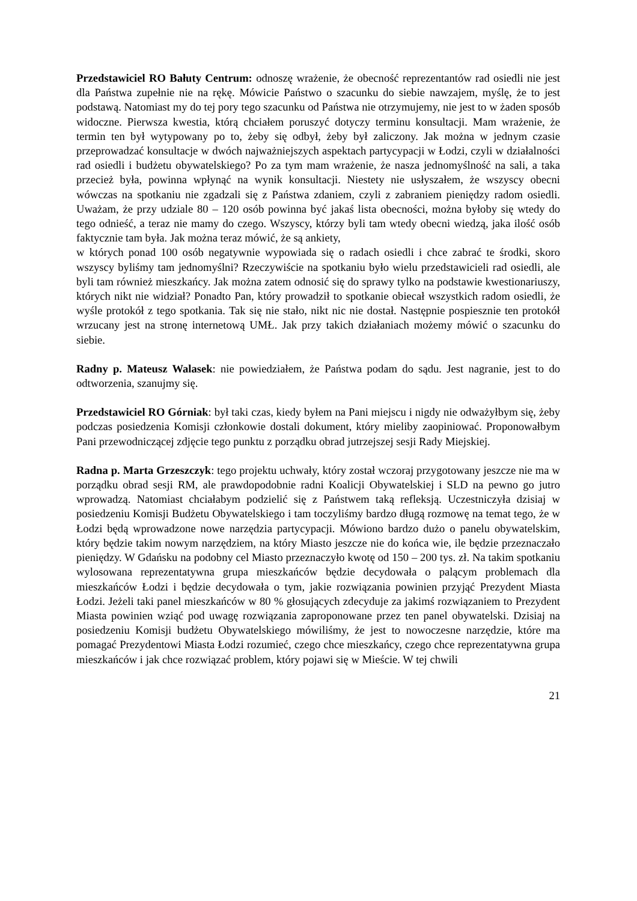Przedstawiciel RO Bałuty Centrum: odnoszę wrażenie, że obecność reprezentantów rad osiedli nie jest dla Państwa zupełnie nie na rękę. Mówicie Państwo o szacunku do siebie nawzajem, myślę, że to jest podstawą. Natomiast my do tej pory tego szacunku od Państwa nie otrzymujemy, nie jest to w żaden sposób widoczne. Pierwsza kwestia, którą chciałem poruszyć dotyczy terminu konsultacji. Mam wrażenie, że termin ten był wytypowany po to, żeby się odbył, żeby był zaliczony. Jak można w jednym czasie przeprowadzać konsultacje w dwóch najważniejszych aspektach partycypacji w Łodzi, czyli w działalności rad osiedli i budżetu obywatelskiego? Po za tym mam wrażenie, że nasza jednomyślność na sali, a taka przecież była, powinna wpłynąć na wynik konsultacji. Niestety nie usłyszałem, że wszyscy obecni wówczas na spotkaniu nie zgadzali się z Państwa zdaniem, czyli z zabraniem pieniędzy radom osiedli. Uważam, że przy udziale 80 – 120 osób powinna być jakaś lista obecności, można byłoby się wtedy do tego odnieść, a teraz nie mamy do czego. Wszyscy, którzy byli tam wtedy obecni wiedzą, jaka ilość osób faktycznie tam była. Jak można teraz mówić, że są ankiety,
w których ponad 100 osób negatywnie wypowiada się o radach osiedli i chce zabrać te środki, skoro wszyscy byliśmy tam jednomyślni? Rzeczywiście na spotkaniu było wielu przedstawicieli rad osiedli, ale byli tam również mieszkańcy. Jak można zatem odnosić się do sprawy tylko na podstawie kwestionariuszy, których nikt nie widział? Ponadto Pan, który prowadził to spotkanie obiecał wszystkich radom osiedli, że wyśle protokół z tego spotkania. Tak się nie stało, nikt nic nie dostał. Następnie pospiesznie ten protokół wrzucany jest na stronę internetową UMŁ. Jak przy takich działaniach możemy mówić o szacunku do siebie.
Radny p. Mateusz Walasek: nie powiedziałem, że Państwa podam do sądu. Jest nagranie, jest to do odtworzenia, szanujmy się.
Przedstawiciel RO Górniak: był taki czas, kiedy byłem na Pani miejscu i nigdy nie odważyłbym się, żeby podczas posiedzenia Komisji członkowie dostali dokument, który mieliby zaopiniować. Proponowałbym Pani przewodniczącej zdjęcie tego punktu z porządku obrad jutrzejszej sesji Rady Miejskiej.
Radna p. Marta Grzeszczyk: tego projektu uchwały, który został wczoraj przygotowany jeszcze nie ma w porządku obrad sesji RM, ale prawdopodobnie radni Koalicji Obywatelskiej i SLD na pewno go jutro wprowadzą. Natomiast chciałabym podzielić się z Państwem taką refleksją. Uczestniczyła dzisiaj w posiedzeniu Komisji Budżetu Obywatelskiego i tam toczyliśmy bardzo długą rozmowę na temat tego, że w Łodzi będą wprowadzone nowe narzędzia partycypacji. Mówiono bardzo dużo o panelu obywatelskim, który będzie takim nowym narzędziem, na który Miasto jeszcze nie do końca wie, ile będzie przeznaczało pieniędzy. W Gdańsku na podobny cel Miasto przeznaczyło kwotę od 150 – 200 tys. zł. Na takim spotkaniu wylosowana reprezentatywna grupa mieszkańców będzie decydowała o palącym problemach dla mieszkańców Łodzi i będzie decydowała o tym, jakie rozwiązania powinien przyjąć Prezydent Miasta Łodzi. Jeżeli taki panel mieszkańców w 80 % głosujących zdecyduje za jakimś rozwiązaniem to Prezydent Miasta powinien wziąć pod uwagę rozwiązania zaproponowane przez ten panel obywatelski. Dzisiaj na posiedzeniu Komisji budżetu Obywatelskiego mówiliśmy, że jest to nowoczesne narzędzie, które ma pomagać Prezydentowi Miasta Łodzi rozumieć, czego chce mieszkańcy, czego chce reprezentatywna grupa mieszkańców i jak chce rozwiązać problem, który pojawi się w Mieście. W tej chwili
21